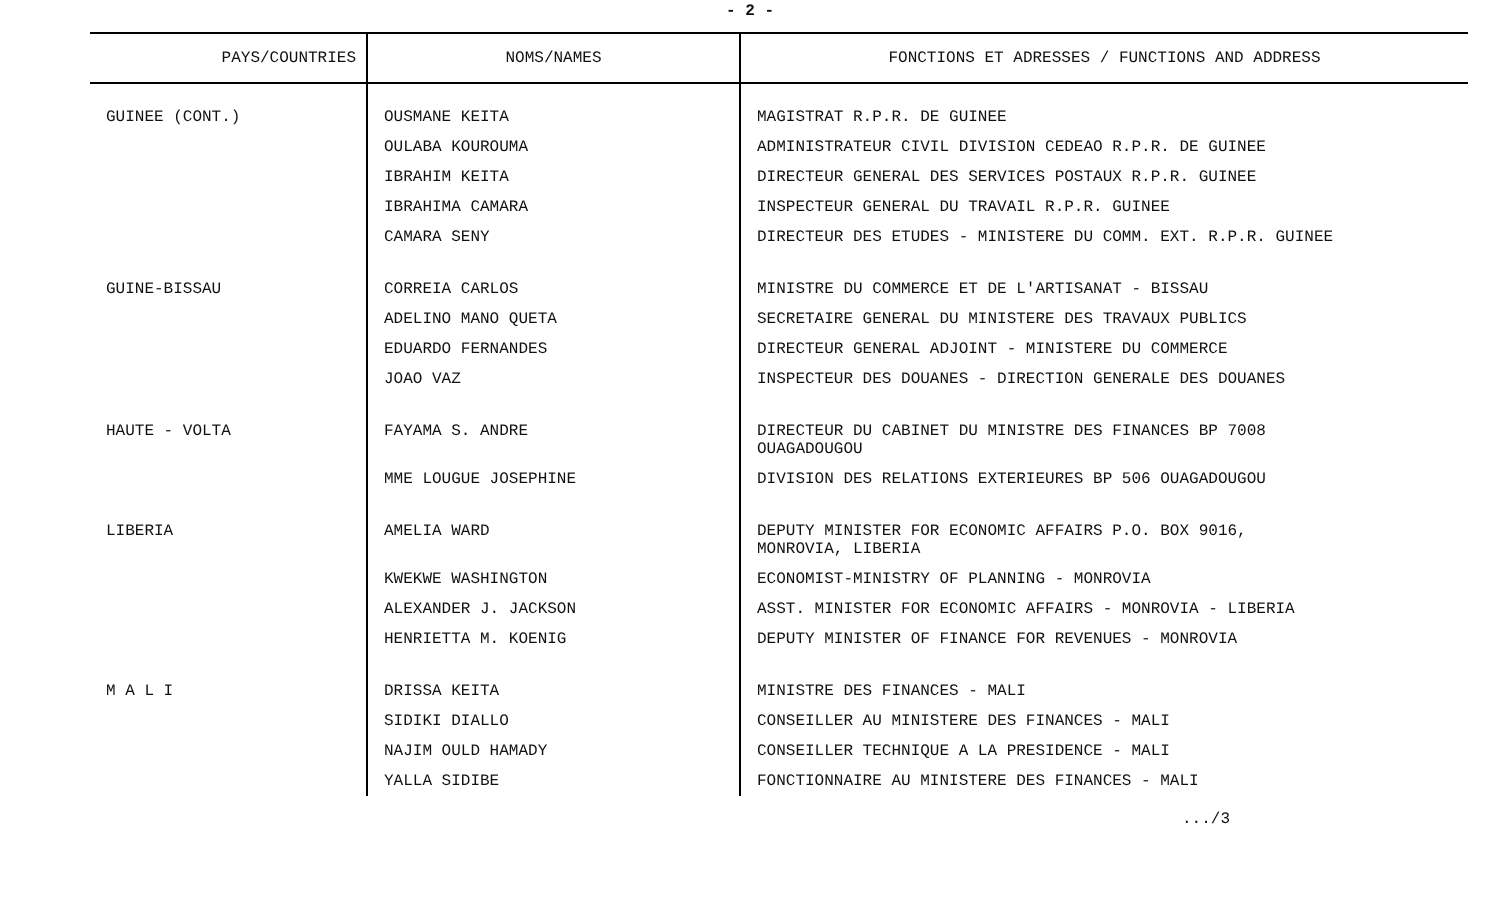- 2 -
| PAYS/COUNTRIES | NOMS/NAMES | FONCTIONS ET ADRESSES / FUNCTIONS AND ADDRESS |
| --- | --- | --- |
| GUINEE (CONT.) | OUSMANE KEITA | MAGISTRAT R.P.R. DE GUINEE |
| | OULABA KOUROUMA | ADMINISTRATEUR CIVIL DIVISION CEDEAO R.P.R. DE GUINEE |
| | IBRAHIM KEITA | DIRECTEUR GENERAL DES SERVICES POSTAUX R.P.R. GUINEE |
| | IBRAHIMA CAMARA | INSPECTEUR GENERAL DU TRAVAIL R.P.R. GUINEE |
| | CAMARA SENY | DIRECTEUR DES ETUDES - MINISTERE DU COMM. EXT. R.P.R. GUINEE |
| GUINE-BISSAU | CORREIA CARLOS | MINISTRE DU COMMERCE ET DE L'ARTISANAT - BISSAU |
| | ADELINO MANO QUETA | SECRETAIRE GENERAL DU MINISTERE DES TRAVAUX PUBLICS |
| | EDUARDO FERNANDES | DIRECTEUR GENERAL ADJOINT - MINISTERE DU COMMERCE |
| | JOAO VAZ | INSPECTEUR DES DOUANES - DIRECTION GENERALE DES DOUANES |
| HAUTE - VOLTA | FAYAMA S. ANDRE | DIRECTEUR DU CABINET DU MINISTRE DES FINANCES BP 7008 OUAGADOUGOU |
| | MME LOUGUE JOSEPHINE | DIVISION DES RELATIONS EXTERIEURES BP 506 OUAGADOUGOU |
| LIBERIA | AMELIA WARD | DEPUTY MINISTER FOR ECONOMIC AFFAIRS P.O. BOX 9016, MONROVIA, LIBERIA |
| | KWEKWE WASHINGTON | ECONOMIST-MINISTRY OF PLANNING - MONROVIA |
| | ALEXANDER J. JACKSON | ASST. MINISTER FOR ECONOMIC AFFAIRS - MONROVIA - LIBERIA |
| | HENRIETTA M. KOENIG | DEPUTY MINISTER OF FINANCE FOR REVENUES - MONROVIA |
| M A L I | DRISSA KEITA | MINISTRE DES FINANCES - MALI |
| | SIDIKI DIALLO | CONSEILLER AU MINISTERE DES FINANCES - MALI |
| | NAJIM OULD HAMADY | CONSEILLER TECHNIQUE A LA PRESIDENCE - MALI |
| | YALLA SIDIBE | FONCTIONNAIRE AU MINISTERE DES FINANCES - MALI |
.../3